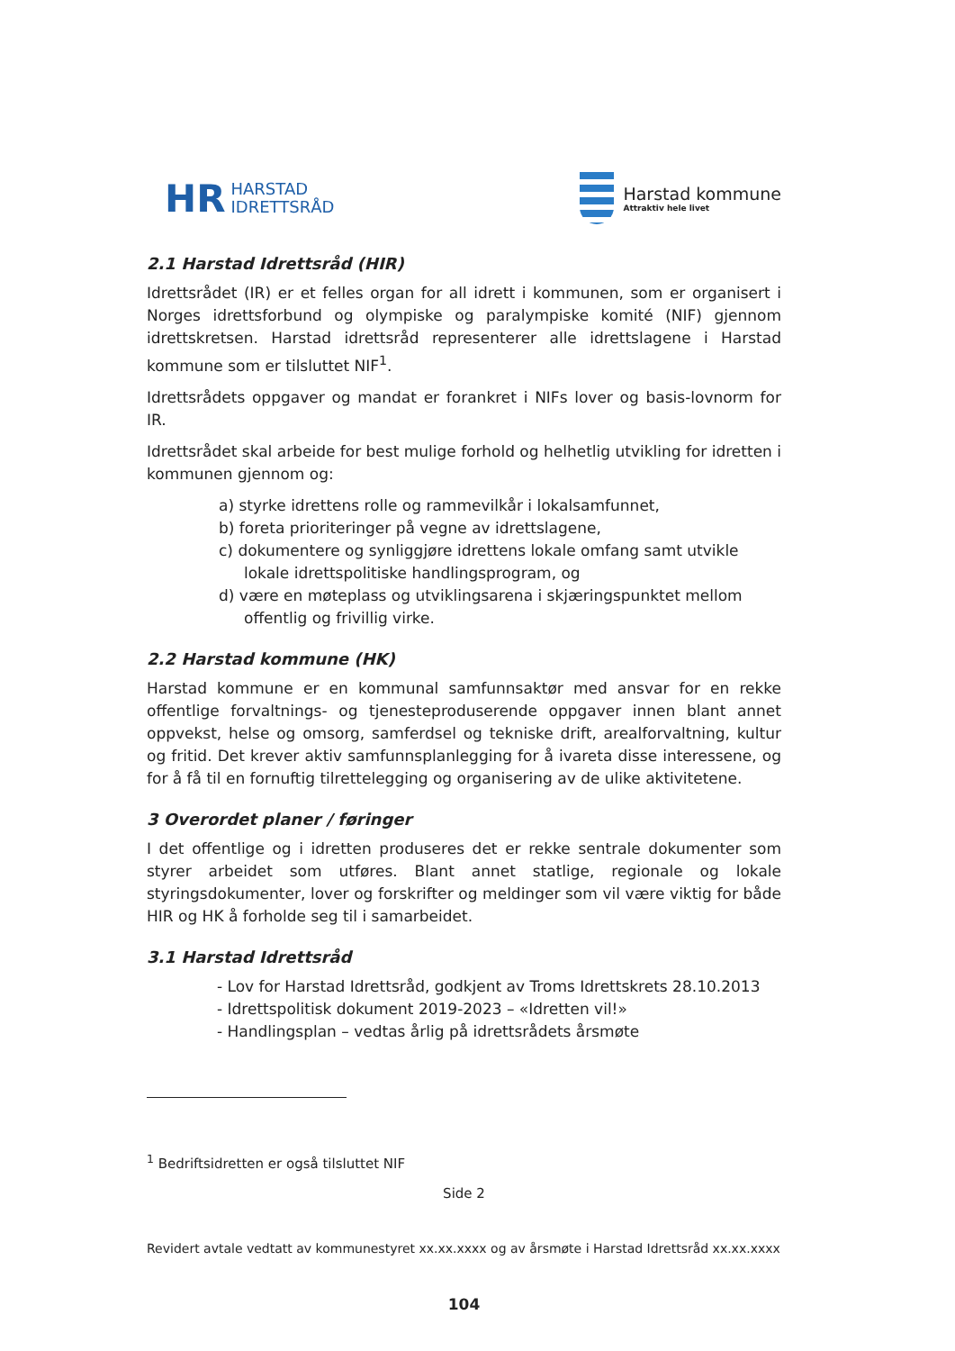HR HARSTAD
IDRETTSRÅD
Harstad kommune
Attraktiv hele livet
2.1 Harstad Idrettsråd (HIR)
Idrettsrådet (IR) er et felles organ for all idrett i kommunen, som er organisert i Norges idrettsforbund og olympiske og paralympiske komité (NIF) gjennom idrettskretsen. Harstad idrettsråd representerer alle idrettslagene i Harstad kommune som er tilsluttet NIF<sup>1</sup>.
Idrettsrådets oppgaver og mandat er forankret i NIFs lover og basis-lovnorm for IR.
Idrettsrådet skal arbeide for best mulige forhold og helhetlig utvikling for idretten i kommunen gjennom og:
a) styrke idrettens rolle og rammevilkår i lokalsamfunnet,
b) foreta prioriteringer på vegne av idrettslagene,
c) dokumentere og synliggjøre idrettens lokale omfang samt utvikle lokale idrettspolitiske handlingsprogram, og
d) være en møteplass og utviklingsarena i skjæringspunktet mellom offentlig og frivillig virke.
2.2 Harstad kommune (HK)
Harstad kommune er en kommunal samfunnsaktør med ansvar for en rekke offentlige forvaltnings- og tjenesteproduserende oppgaver innen blant annet oppvekst, helse og omsorg, samferdsel og tekniske drift, arealforvaltning, kultur og fritid. Det krever aktiv samfunnsplanlegging for å ivareta disse interessene, og for å få til en fornuftig tilrettelegging og organisering av de ulike aktivitetene.
3 Overordet planer / føringer
I det offentlige og i idretten produseres det er rekke sentrale dokumenter som styrer arbeidet som utføres. Blant annet statlige, regionale og lokale styringsdokumenter, lover og forskrifter og meldinger som vil være viktig for både HIR og HK å forholde seg til i samarbeidet.
3.1 Harstad Idrettsråd
- Lov for Harstad Idrettsråd, godkjent av Troms Idrettskrets 28.10.2013
- Idrettspolitisk dokument 2019-2023 – «Idretten vil!»
- Handlingsplan – vedtas årlig på idrettsrådets årsmøte
<sup>1</sup> Bedriftsidretten er også tilsluttet NIF
Side 2
Revidert avtale vedtatt av kommunestyret xx.xx.xxxx og av årsmøte i Harstad Idrettsråd xx.xx.xxxx
104